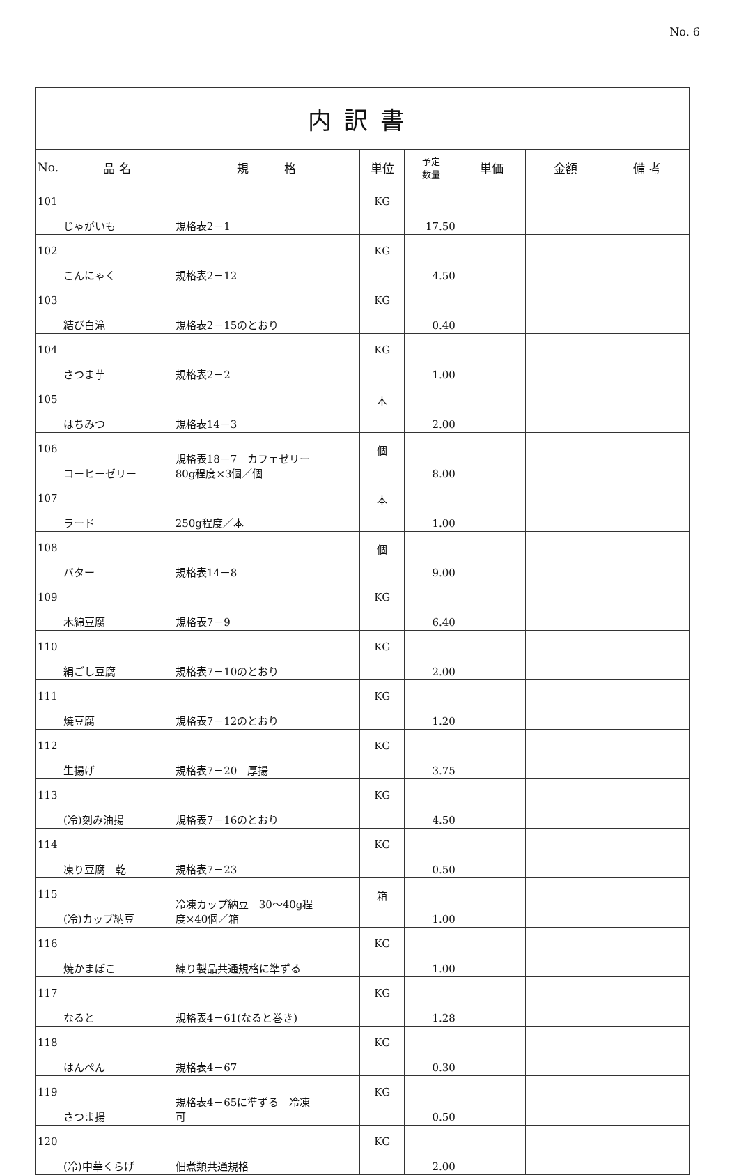No. 6
| 内訳書 | | | | | | | | |
| No. | 品 名 | 規 格 | | 単位 | 予定 数量 | 単価 | 金額 | 備 考 |
| 101 | じゃがいも | 規格表2－1 | | KG | 17.50 | | | |
| 102 | こんにゃく | 規格表2－12 | | KG | 4.50 | | | |
| 103 | 結び白滝 | 規格表2－15のとおり | | KG | 0.40 | | | |
| 104 | さつま芋 | 規格表2－2 | | KG | 1.00 | | | |
| 105 | はちみつ | 規格表14－3 | | 本 | 2.00 | | | |
| 106 | コーヒーゼリー | 規格表18－7 カフェゼリー 80g程度×3個／個 | | 個 | 8.00 | | | |
| 107 | ラード | 250g程度／本 | | 本 | 1.00 | | | |
| 108 | バター | 規格表14－8 | | 個 | 9.00 | | | |
| 109 | 木綿豆腐 | 規格表7－9 | | KG | 6.40 | | | |
| 110 | 絹ごし豆腐 | 規格表7－10のとおり | | KG | 2.00 | | | |
| 111 | 焼豆腐 | 規格表7－12のとおり | | KG | 1.20 | | | |
| 112 | 生揚げ | 規格表7－20 厚揚 | | KG | 3.75 | | | |
| 113 | (冷)刻み油揚 | 規格表7－16のとおり | | KG | 4.50 | | | |
| 114 | 凍り豆腐 乾 | 規格表7－23 | | KG | 0.50 | | | |
| 115 | (冷)カップ納豆 | 冷凍カップ納豆 30～40g程 度×40個／箱 | | 箱 | 1.00 | | | |
| 116 | 焼かまぼこ | 練り製品共通規格に準ずる | | KG | 1.00 | | | |
| 117 | なると | 規格表4－61(なると巻き) | | KG | 1.28 | | | |
| 118 | はんぺん | 規格表4－67 | | KG | 0.30 | | | |
| 119 | さつま揚 | 規格表4－65に準ずる 冷凍 可 | | KG | 0.50 | | | |
| 120 | (冷)中華くらげ | 佃煮類共通規格 | | KG | 2.00 | | | |